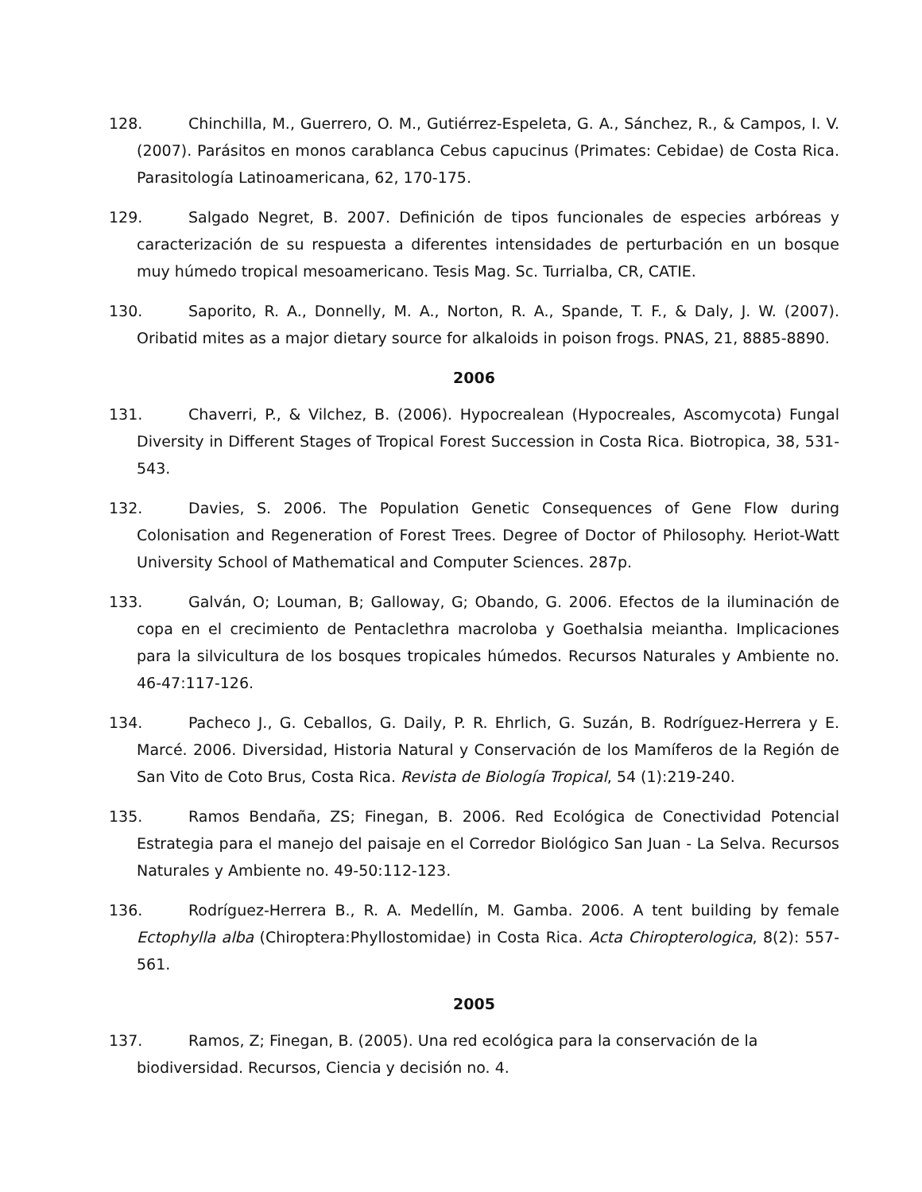128. Chinchilla, M., Guerrero, O. M., Gutiérrez-Espeleta, G. A., Sánchez, R., & Campos, I. V. (2007). Parásitos en monos carablanca Cebus capucinus (Primates: Cebidae) de Costa Rica. Parasitología Latinoamericana, 62, 170-175.
129. Salgado Negret, B. 2007. Definición de tipos funcionales de especies arbóreas y caracterización de su respuesta a diferentes intensidades de perturbación en un bosque muy húmedo tropical mesoamericano. Tesis Mag. Sc. Turrialba, CR, CATIE.
130. Saporito, R. A., Donnelly, M. A., Norton, R. A., Spande, T. F., & Daly, J. W. (2007). Oribatid mites as a major dietary source for alkaloids in poison frogs. PNAS, 21, 8885-8890.
2006
131. Chaverri, P., & Vilchez, B. (2006). Hypocrealean (Hypocreales, Ascomycota) Fungal Diversity in Different Stages of Tropical Forest Succession in Costa Rica. Biotropica, 38, 531-543.
132. Davies, S. 2006. The Population Genetic Consequences of Gene Flow during Colonisation and Regeneration of Forest Trees. Degree of Doctor of Philosophy. Heriot-Watt University School of Mathematical and Computer Sciences. 287p.
133. Galván, O; Louman, B; Galloway, G; Obando, G. 2006. Efectos de la iluminación de copa en el crecimiento de Pentaclethra macroloba y Goethalsia meiantha. Implicaciones para la silvicultura de los bosques tropicales húmedos. Recursos Naturales y Ambiente no. 46-47:117-126.
134. Pacheco J., G. Ceballos, G. Daily, P. R. Ehrlich, G. Suzán, B. Rodríguez-Herrera y E. Marcé. 2006. Diversidad, Historia Natural y Conservación de los Mamíferos de la Región de San Vito de Coto Brus, Costa Rica. Revista de Biología Tropical, 54 (1):219-240.
135. Ramos Bendaña, ZS; Finegan, B. 2006. Red Ecológica de Conectividad Potencial Estrategia para el manejo del paisaje en el Corredor Biológico San Juan - La Selva. Recursos Naturales y Ambiente no. 49-50:112-123.
136. Rodríguez-Herrera B., R. A. Medellín, M. Gamba. 2006. A tent building by female Ectophylla alba (Chiroptera:Phyllostomidae) in Costa Rica. Acta Chiropterologica, 8(2): 557-561.
2005
137. Ramos, Z; Finegan, B. (2005). Una red ecológica para la conservación de la biodiversidad. Recursos, Ciencia y decisión no. 4.